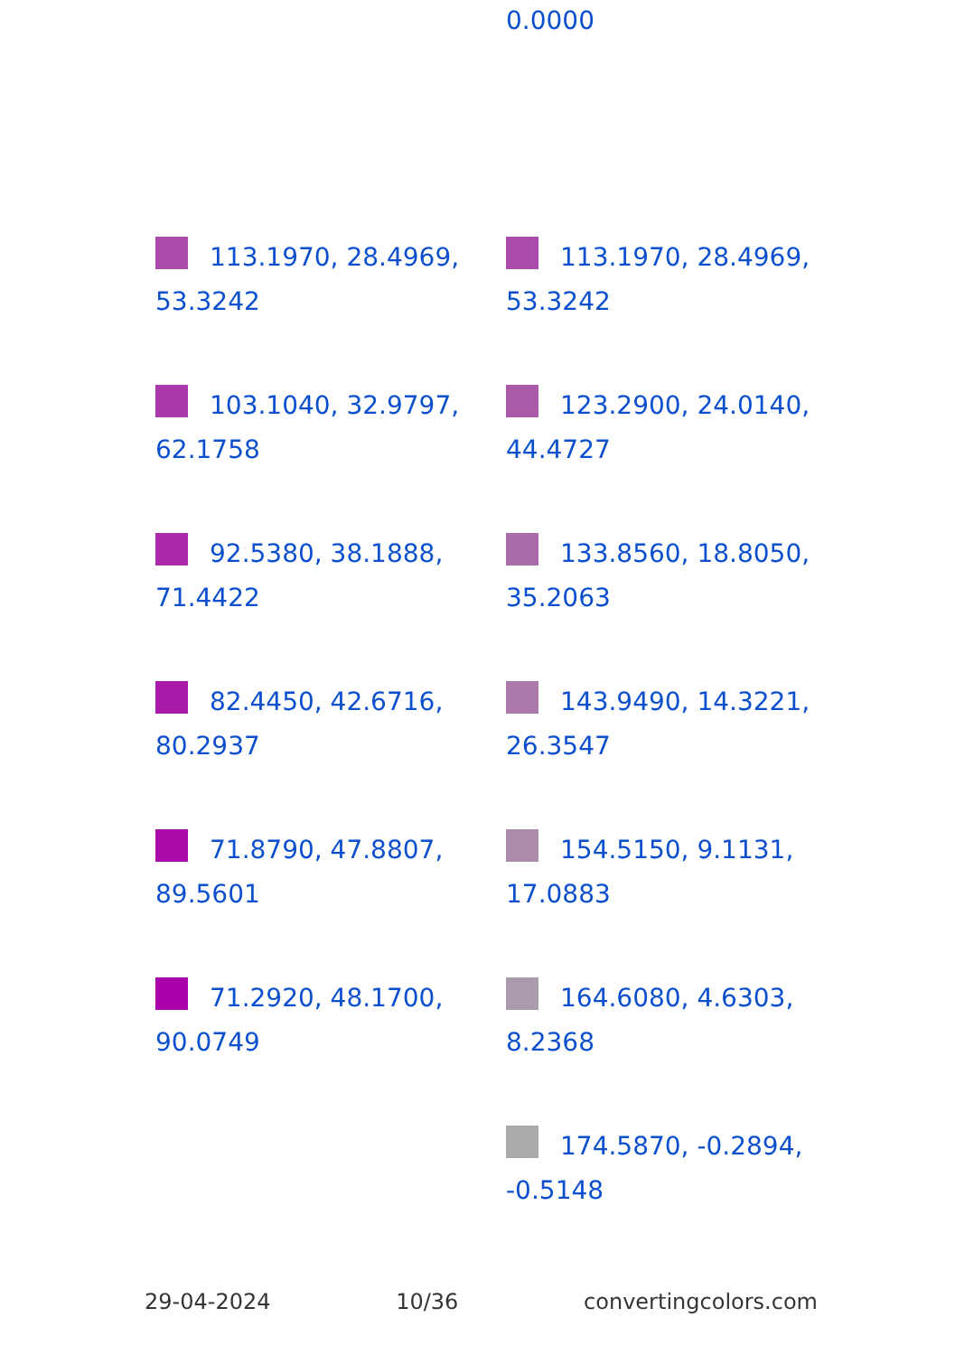0.0000
113.1970, 28.4969, 53.3242
113.1970, 28.4969, 53.3242
103.1040, 32.9797, 62.1758
123.2900, 24.0140, 44.4727
92.5380, 38.1888, 71.4422
133.8560, 18.8050, 35.2063
82.4450, 42.6716, 80.2937
143.9490, 14.3221, 26.3547
71.8790, 47.8807, 89.5601
154.5150, 9.1131, 17.0883
71.2920, 48.1700, 90.0749
164.6080, 4.6303, 8.2368
174.5870, -0.2894, -0.5148
29-04-2024 10/36 convertingcolors.com